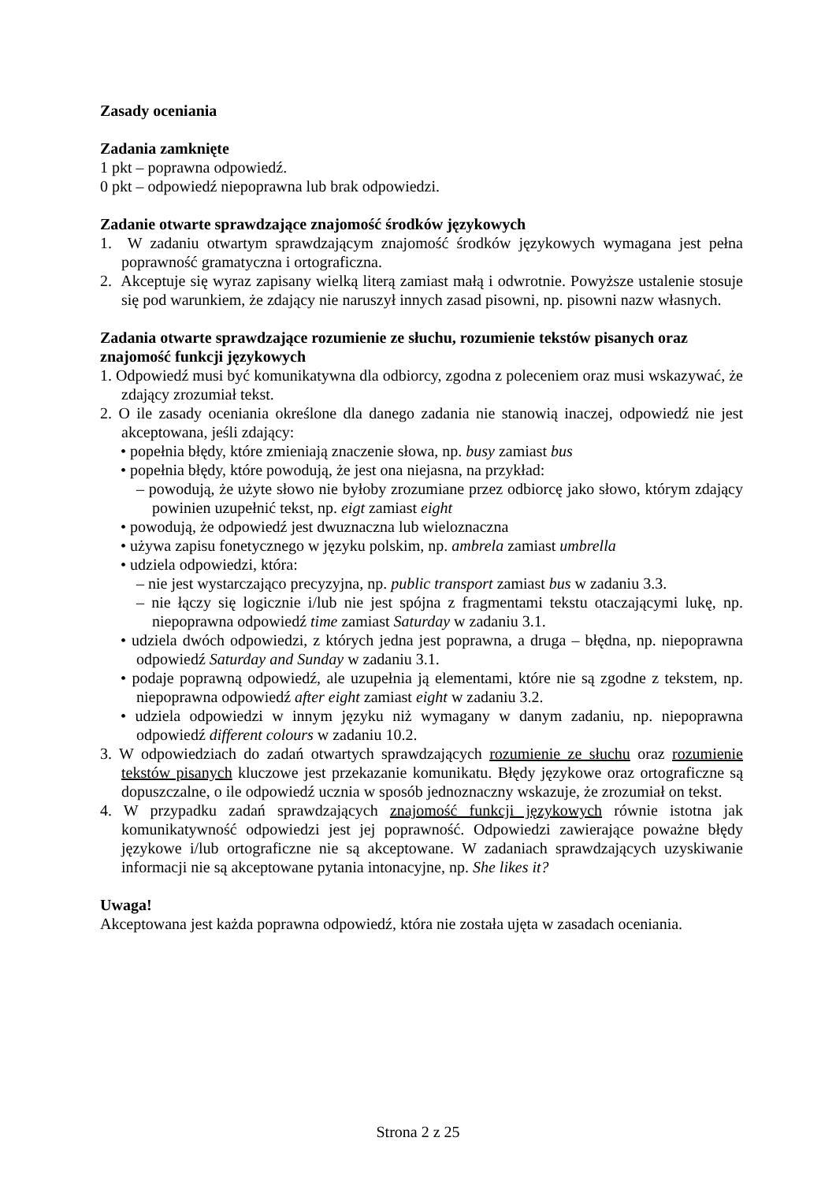Zasady oceniania
Zadania zamknięte
1 pkt – poprawna odpowiedź.
0 pkt – odpowiedź niepoprawna lub brak odpowiedzi.
Zadanie otwarte sprawdzające znajomość środków językowych
1. W zadaniu otwartym sprawdzającym znajomość środków językowych wymagana jest pełna poprawność gramatyczna i ortograficzna.
2. Akceptuje się wyraz zapisany wielką literą zamiast małą i odwrotnie. Powyższe ustalenie stosuje się pod warunkiem, że zdający nie naruszył innych zasad pisowni, np. pisowni nazw własnych.
Zadania otwarte sprawdzające rozumienie ze słuchu, rozumienie tekstów pisanych oraz znajomość funkcji językowych
1. Odpowiedź musi być komunikatywna dla odbiorcy, zgodna z poleceniem oraz musi wskazywać, że zdający zrozumiał tekst.
2. O ile zasady oceniania określone dla danego zadania nie stanowią inaczej, odpowiedź nie jest akceptowana, jeśli zdający:
• popełnia błędy, które zmieniają znaczenie słowa, np. busy zamiast bus
• popełnia błędy, które powodują, że jest ona niejasna, na przykład:
– powodują, że użyte słowo nie byłoby zrozumiane przez odbiorcę jako słowo, którym zdający powinien uzupełnić tekst, np. eigt zamiast eight
• powodują, że odpowiedź jest dwuznaczna lub wieloznaczna
• używa zapisu fonetycznego w języku polskim, np. ambrela zamiast umbrella
• udziela odpowiedzi, która:
– nie jest wystarczająco precyzyjna, np. public transport zamiast bus w zadaniu 3.3.
– nie łączy się logicznie i/lub nie jest spójna z fragmentami tekstu otaczającymi lukę, np. niepoprawna odpowiedź time zamiast Saturday w zadaniu 3.1.
• udziela dwóch odpowiedzi, z których jedna jest poprawna, a druga – błędna, np. niepoprawna odpowiedź Saturday and Sunday w zadaniu 3.1.
• podaje poprawną odpowiedź, ale uzupełnia ją elementami, które nie są zgodne z tekstem, np. niepoprawna odpowiedź after eight zamiast eight w zadaniu 3.2.
• udziela odpowiedzi w innym języku niż wymagany w danym zadaniu, np. niepoprawna odpowiedź different colours w zadaniu 10.2.
3. W odpowiedziach do zadań otwartych sprawdzających rozumienie ze słuchu oraz rozumienie tekstów pisanych kluczowe jest przekazanie komunikatu. Błędy językowe oraz ortograficzne są dopuszczalne, o ile odpowiedź ucznia w sposób jednoznaczny wskazuje, że zrozumiał on tekst.
4. W przypadku zadań sprawdzających znajomość funkcji językowych równie istotna jak komunikatywność odpowiedzi jest jej poprawność. Odpowiedzi zawierające poważne błędy językowe i/lub ortograficzne nie są akceptowane. W zadaniach sprawdzających uzyskiwanie informacji nie są akceptowane pytania intonacyjne, np. She likes it?
Uwaga!
Akceptowana jest każda poprawna odpowiedź, która nie została ujęta w zasadach oceniania.
Strona 2 z 25